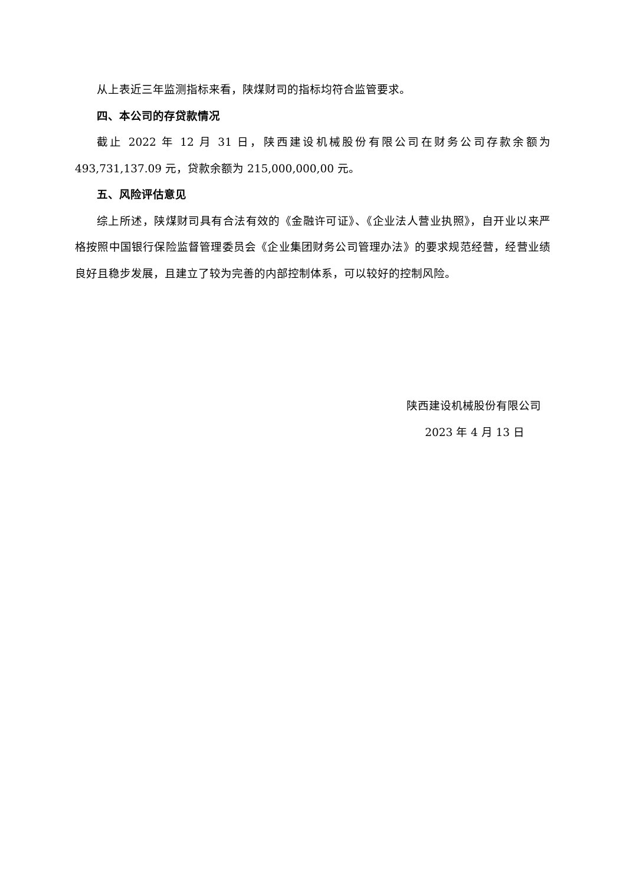从上表近三年监测指标来看，陕煤财司的指标均符合监管要求。
四、本公司的存贷款情况
截止 2022 年 12 月 31 日，陕西建设机械股份有限公司在财务公司存款余额为493,731,137.09 元，贷款余额为 215,000,000,00 元。
五、风险评估意见
综上所述，陕煤财司具有合法有效的《金融许可证》、《企业法人营业执照》，自开业以来严格按照中国银行保险监督管理委员会《企业集团财务公司管理办法》的要求规范经营，经营业绩良好且稳步发展，且建立了较为完善的内部控制体系，可以较好的控制风险。
陕西建设机械股份有限公司
2023 年 4 月 13 日